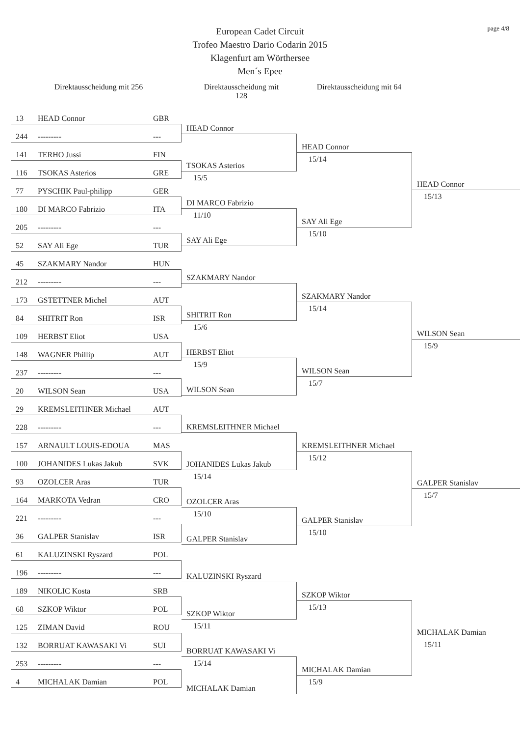page 4/8
European Cadet Circuit
Trofeo Maestro Dario Codarin 2015
Klagenfurt am Wörthersee
Men´s Epee
Direktausscheidung mit 256 Direktausscheidung mit 128
Direktausscheidung mit 64
13 HEAD Connor GBR
244 --------- ---
141 TERHO Jussi FIN
116 TSOKAS Asterios GRE
77 PYSCHIK Paul-philipp GER
180 DI MARCO Fabrizio ITA
205 --------- ---
52 SAY Ali Ege TUR
45 SZAKMARY Nandor HUN
212 --------- ---
173 GSTETTNER Michel AUT
84 SHITRIT Ron ISR
109 HERBST Eliot USA
148 WAGNER Phillip AUT
237 --------- ---
20 WILSON Sean USA
29 KREMSLEITHNER Michael AUT
228 --------- ---
157 ARNAULT LOUIS-EDOUA MAS
100 JOHANIDES Lukas Jakub SVK
93 OZOLCER Aras TUR
164 MARKOTA Vedran CRO
221 --------- ---
36 GALPER Stanislav ISR
61 KALUZINSKI Ryszard POL
196 --------- ---
189 NIKOLIC Kosta SRB
68 SZKOP Wiktor POL
125 ZIMAN David ROU
132 BORRUAT KAWASAKI Vi SUI
253 --------- ---
4 MICHALAK Damian POL
HEAD Connor
TSOKAS Asterios
15/5
DI MARCO Fabrizio
11/10
SAY Ali Ege
SZAKMARY Nandor
SHITRIT Ron
15/6
HERBST Eliot
15/9
WILSON Sean
KREMSLEITHNER Michael
JOHANIDES Lukas Jakub
15/14
OZOLCER Aras
15/10
GALPER Stanislav
KALUZINSKI Ryszard
SZKOP Wiktor
15/11
BORRUAT KAWASAKI Vi
15/14
MICHALAK Damian
HEAD Connor
15/14
SAY Ali Ege
15/10
SZAKMARY Nandor
15/14
WILSON Sean
15/7
KREMSLEITHNER Michael
15/12
GALPER Stanislav
15/10
SZKOP Wiktor
15/13
MICHALAK Damian
15/9
HEAD Connor
15/13
WILSON Sean
15/9
GALPER Stanislav
15/7
MICHALAK Damian
15/11